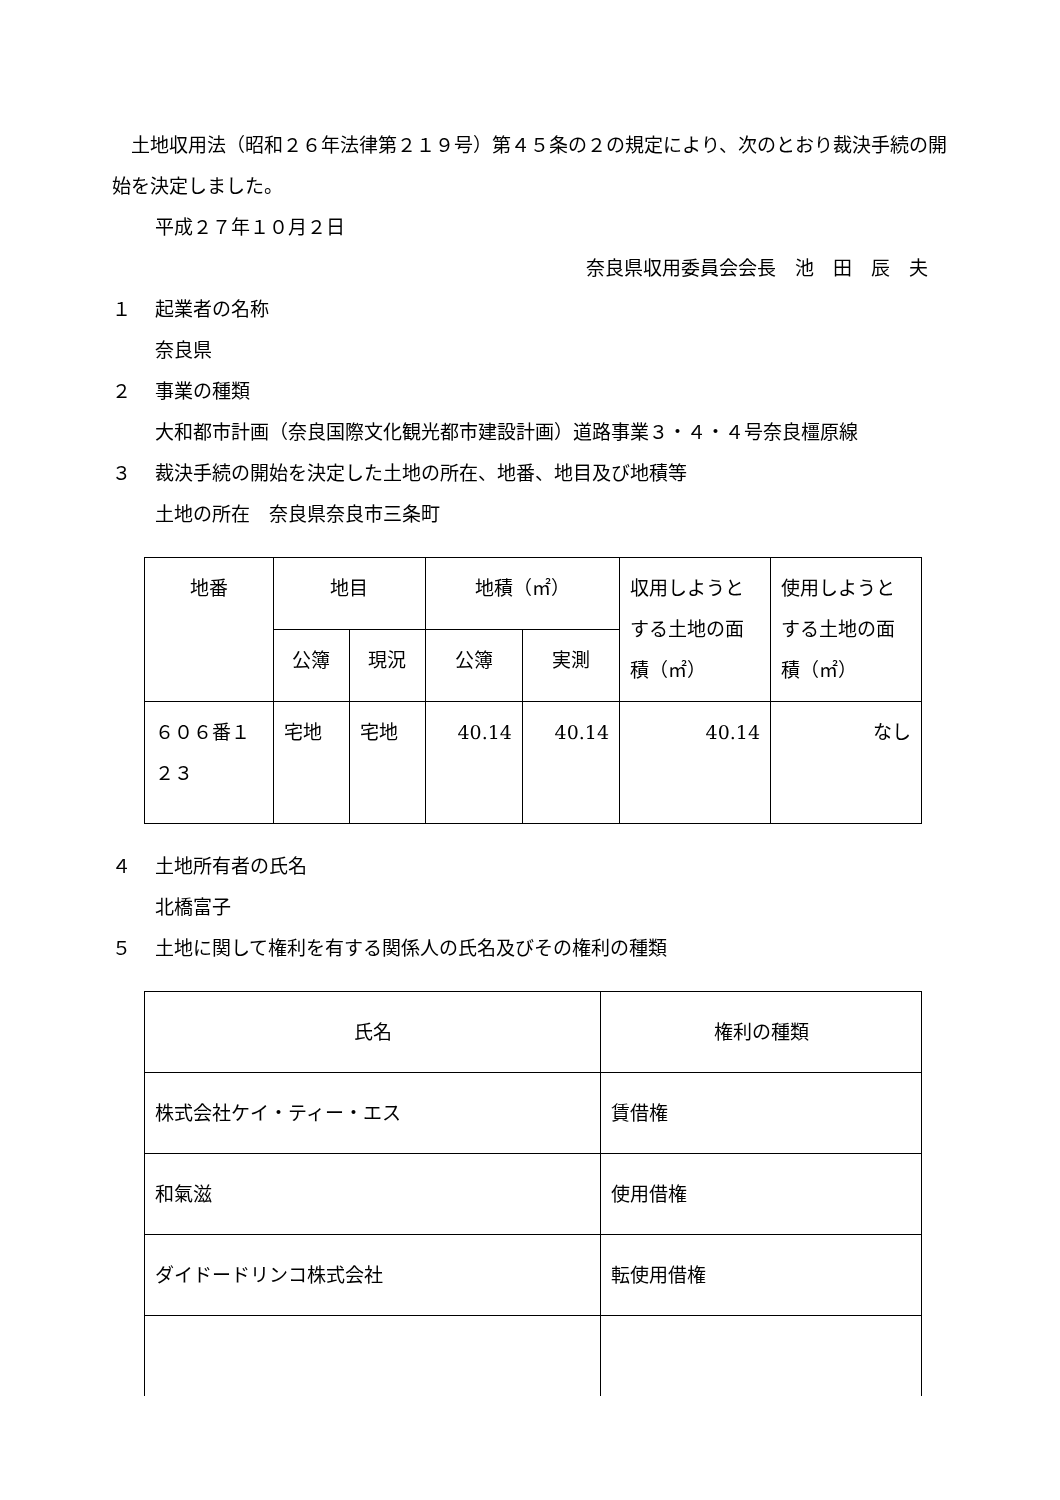土地収用法（昭和２６年法律第２１９号）第４５条の２の規定により、次のとおり裁決手続の開始を決定しました。
平成２７年１０月２日
奈良県収用委員会会長　池　田　辰　夫
１ 起業者の名称
奈良県
２ 事業の種類
大和都市計画（奈良国際文化観光都市建設計画）道路事業３・４・４号奈良橿原線
３ 裁決手続の開始を決定した土地の所在、地番、地目及び地積等
土地の所在　奈良県奈良市三条町
| 地番 | 地目 | | 地積（㎡） | | 収用しようとする土地の面積（㎡） | 使用しようとする土地の面積（㎡） |
| --- | --- | --- | --- | --- | --- | --- |
| | 公簿 | 現況 | 公簿 | 実測 | | |
| ６０６番１２３ | 宅地 | 宅地 | 40.14 | 40.14 | 40.14 | なし |
４ 土地所有者の氏名
北橋富子
５ 土地に関して権利を有する関係人の氏名及びその権利の種類
| 氏名 | 権利の種類 |
| --- | --- |
| 株式会社ケイ・ティー・エス | 賃借権 |
| 和氣滋 | 使用借権 |
| ダイドードリンコ株式会社 | 転使用借権 |